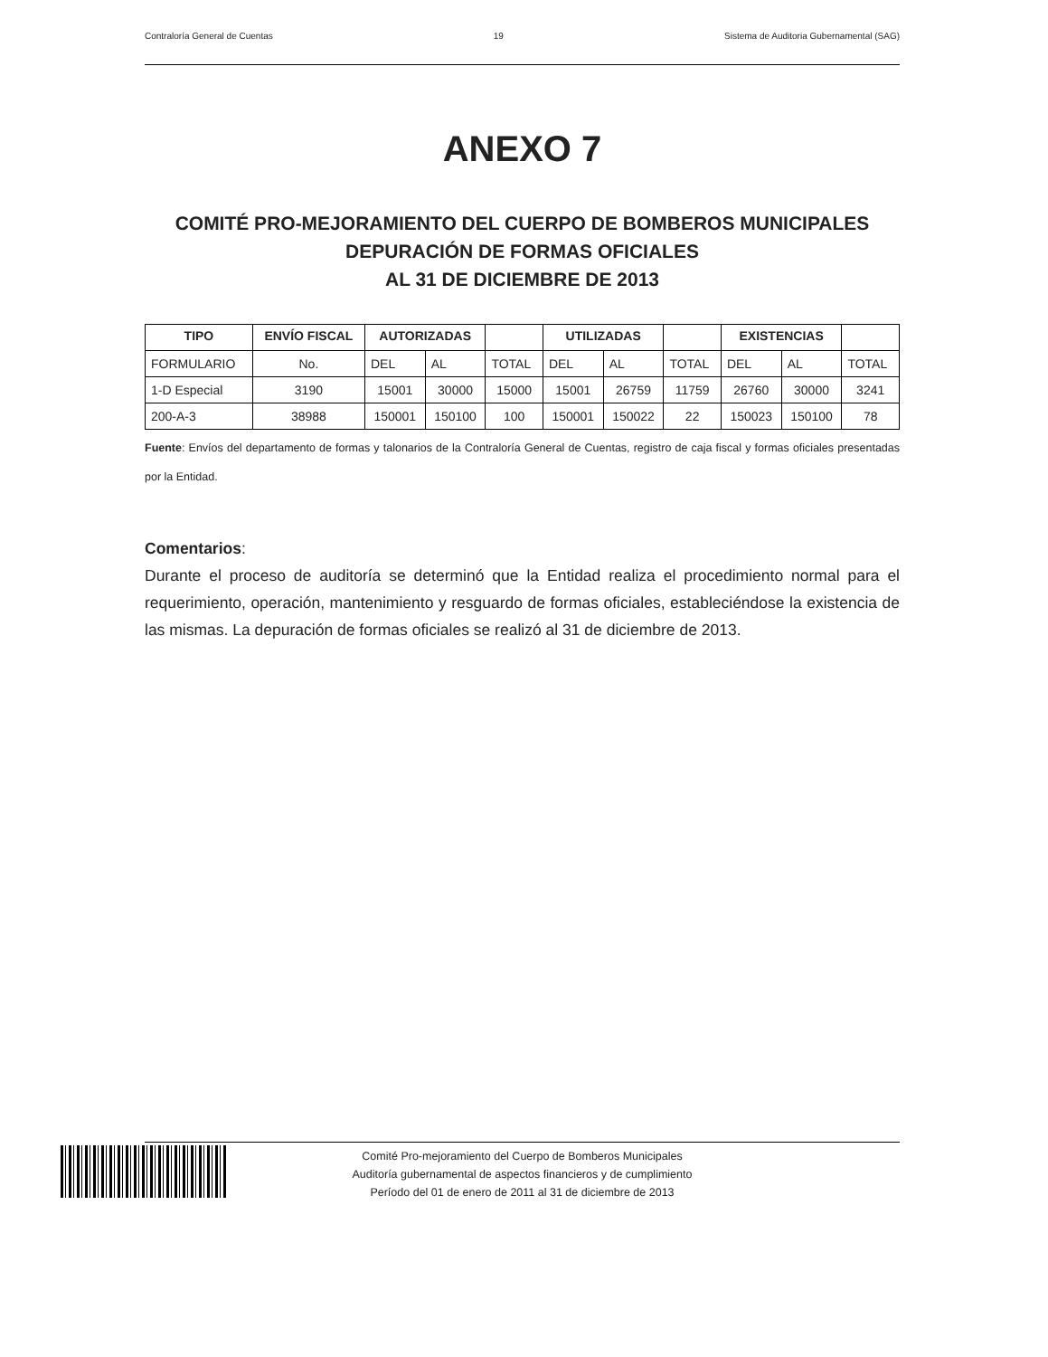Contraloría General de Cuentas 19 Sistema de Auditoria Gubernamental (SAG)
ANEXO 7
COMITÉ PRO-MEJORAMIENTO DEL CUERPO DE BOMBEROS MUNICIPALES
DEPURACIÓN DE FORMAS OFICIALES
AL 31 DE DICIEMBRE DE 2013
| TIPO | ENVÍO FISCAL | AUTORIZADAS | | | UTILIZADAS | | | EXISTENCIAS | | |
| --- | --- | --- | --- | --- | --- | --- | --- | --- | --- | --- |
| FORMULARIO | No. | DEL | AL | TOTAL | DEL | AL | TOTAL | DEL | AL | TOTAL |
| 1-D Especial | 3190 | 15001 | 30000 | 15000 | 15001 | 26759 | 11759 | 26760 | 30000 | 3241 |
| 200-A-3 | 38988 | 150001 | 150100 | 100 | 150001 | 150022 | 22 | 150023 | 150100 | 78 |
Fuente: Envíos del departamento de formas y talonarios de la Contraloría General de Cuentas, registro de caja fiscal y formas oficiales presentadas por la Entidad.
Comentarios:
Durante el proceso de auditoría se determinó que la Entidad realiza el procedimiento normal para el requerimiento, operación, mantenimiento y resguardo de formas oficiales, estableciéndose la existencia de las mismas. La depuración de formas oficiales se realizó al 31 de diciembre de 2013.
Comité Pro-mejoramiento del Cuerpo de Bomberos Municipales
Auditoría gubernamental de aspectos financieros y de cumplimiento
Período del 01 de enero de 2011 al 31 de diciembre de 2013